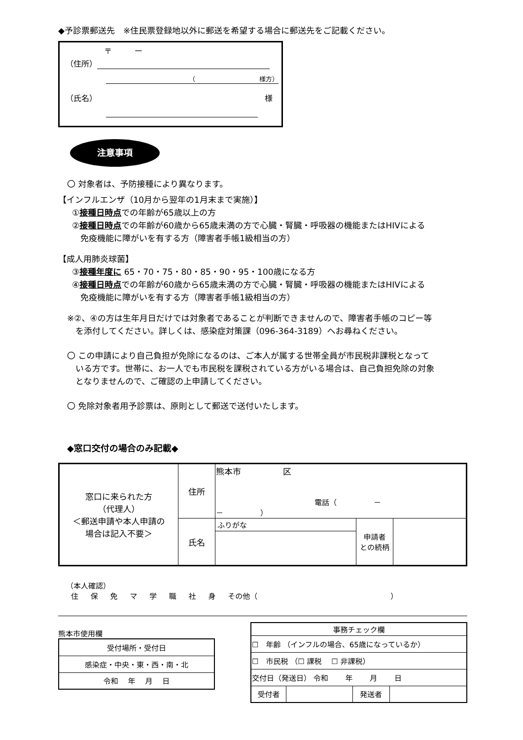◆予診票郵送先　※住民票登録地以外に郵送を希望する場合に郵送先をご記載ください。
〒　　　ー
（住所）
（　　　　　　　　　　様方）
（氏名） 様
注意事項
〇 対象者は、予防接種により異なります。
【インフルエンザ（10月から翌年の1月末まで実施）】
①接種日時点での年齢が65歳以上の方
②接種日時点での年齢が60歳から65歳未満の方で心臓・腎臓・呼吸器の機能またはHIVによる
　免疫機能に障がいを有する方（障害者手帳1級相当の方）
【成人用肺炎球菌】
③接種年度に 65・70・75・80・85・90・95・100歳になる方
④接種日時点での年齢が60歳から65歳未満の方で心臓・腎臓・呼吸器の機能またはHIVによる
　免疫機能に障がいを有する方（障害者手帳1級相当の方）
※②、④の方は生年月日だけでは対象者であることが判断できませんので、障害者手帳のコピー等
　を添付してください。詳しくは、感染症対策課（096-364-3189）へお尋ねください。
〇 この申請により自己負担が免除になるのは、ご本人が属する世帯全員が市民税非課税となって
　いる方です。世帯に、お一人でも市民税を課税されている方がいる場合は、自己負担免除の対象
　となりませんので、ご確認の上申請してください。
〇 免除対象者用予診票は、原則として郵送で送付いたします。
◆窓口交付の場合のみ記載◆
| 窓口に来られた方 （代理人） ＜郵送申請や本人申請の 場合は記入不要＞ | 住所 | 熊本市 区 電話（ － － ） | | |
| | 氏名 | ふりがな | 申請者 との続柄 | |
（本人確認）
住 保 免 マ 学 職 社 身 その他（　　　　　　　　　　　　　　　　　　）
熊本市使用欄
| 受付場所・受付日 |
| 感染症・中央・東・西・南・北 |
| 令和 年 月 日 |
| 事務チェック欄 | | | |
| ☐ 年齢 （インフルの場合、65歳になっているか） | | | |
| ☐ 市民税 （☐ 課税 ☐ 非課税） | | | |
| 交付日（発送日） 令和 年 月 日 | | | |
| 受付者 | | 発送者 | |